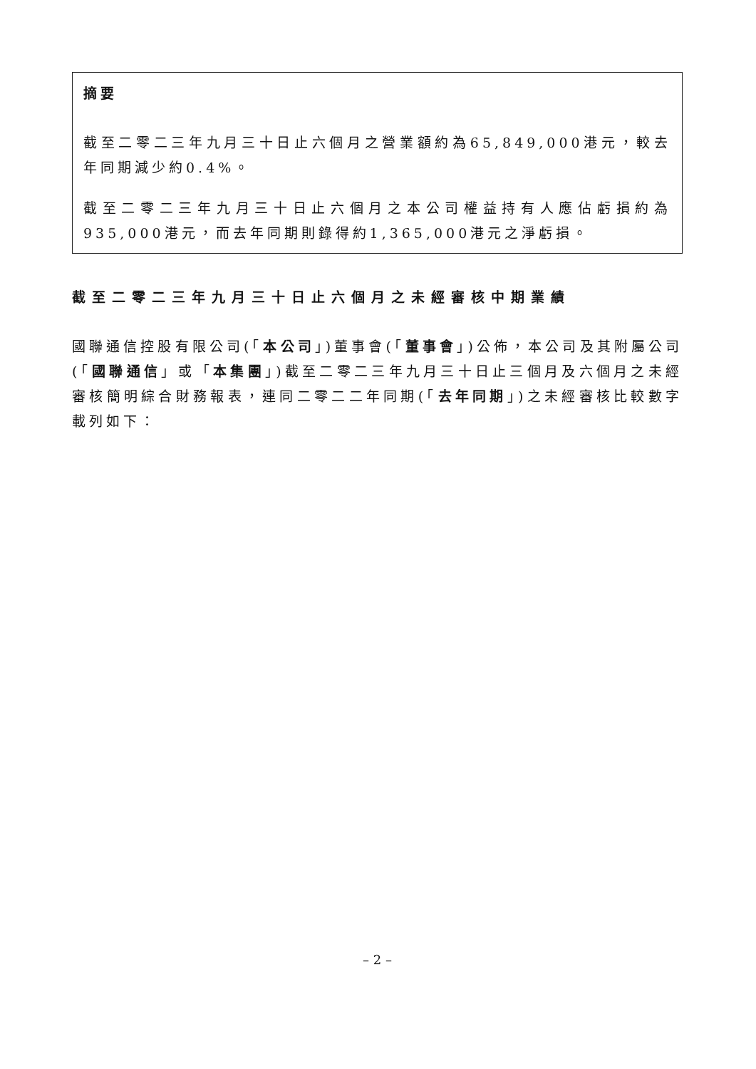摘要
截至二零二三年九月三十日止六個月之營業額約為65,849,000港元，較去年同期減少約0.4%。
截至二零二三年九月三十日止六個月之本公司權益持有人應佔虧損約為935,000港元，而去年同期則錄得約1,365,000港元之淨虧損。
截至二零二三年九月三十日止六個月之未經審核中期業績
國聯通信控股有限公司(「本公司」)董事會(「董事會」)公佈，本公司及其附屬公司(「國聯通信」或「本集團」)截至二零二三年九月三十日止三個月及六個月之未經審核簡明綜合財務報表，連同二零二二年同期(「去年同期」)之未經審核比較數字載列如下：
– 2 –